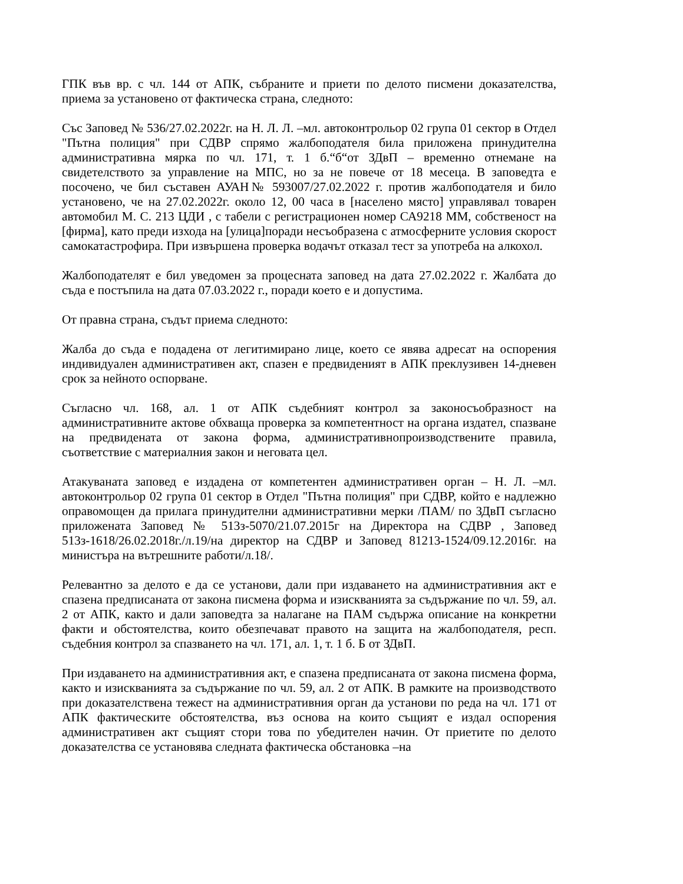ГПК във вр. с чл. 144 от АПК, събраните и приети по делото писмени доказателства, приема за установено от фактическа страна, следното:
Със Заповед № 536/27.02.2022г. на Н. Л. Л. –мл. автоконтрольор 02 група 01 сектор в Отдел "Пътна полиция" при СДВР спрямо жалбоподателя била приложена принудителна административна мярка по чл. 171, т. 1 б.“б“от ЗДвП – временно отнемане на свидетелството за управление на МПС, но за не повече от 18 месеца. В заповедта е посочено, че бил съставен АУАН№ 593007/27.02.2022 г. против жалбоподателя и било установено, че на 27.02.2022г. около 12, 00 часа в [населено място] управлявал товарен автомобил М. С. 213 ЦДИ , с табели с регистрационен номер СА9218 ММ, собственост на [фирма], като преди изхода на [улица]поради несъобразена с атмосферните условия скорост самокатастрофира. При извършена проверка водачът отказал тест за употреба на алкохол.
Жалбоподателят е бил уведомен за процесната заповед на дата 27.02.2022 г. Жалбата до съда е постъпила на дата 07.03.2022 г., поради което е и допустима.
От правна страна, съдът приема следното:
Жалба до съда е подадена от легитимирано лице, което се явява адресат на оспорения индивидуален административен акт, спазен е предвиденият в АПК преклузивен 14-дневен срок за нейното оспорване.
Съгласно чл. 168, ал. 1 от АПК съдебният контрол за законосъобразност на административните актове обхваща проверка за компетентност на органа издател, спазване на предвидената от закона форма, административнопроизводствените правила, съответствие с материалния закон и неговата цел.
Атакуваната заповед е издадена от компетентен административен орган – Н. Л. –мл. автоконтрольор 02 група 01 сектор в Отдел "Пътна полиция" при СДВР, който е надлежно оправомощен да прилага принудителни административни мерки /ПАМ/ по ЗДвП съгласно приложената Заповед № 513з-5070/21.07.2015г на Директора на СДВР , Заповед 513з-1618/26.02.2018г./л.19/на директор на СДВР и Заповед 81213-1524/09.12.2016г. на министъра на вътрешните работи/л.18/.
Релевантно за делото е да се установи, дали при издаването на административния акт е спазена предписаната от закона писмена форма и изискванията за съдържание по чл. 59, ал. 2 от АПК, както и дали заповедта за налагане на ПАМ съдържа описание на конкретни факти и обстоятелства, които обезпечават правото на защита на жалбоподателя, респ. съдебния контрол за спазването на чл. 171, ал. 1, т. 1 б. Б от ЗДвП.
При издаването на административния акт, е спазена предписаната от закона писмена форма, както и изискванията за съдържание по чл. 59, ал. 2 от АПК. В рамките на производството при доказателствена тежест на административния орган да установи по реда на чл. 171 от АПК фактическите обстоятелства, въз основа на които същият е издал оспорения административен акт същият стори това по убедителен начин. От приетите по делото доказателства се установява следната фактическа обстановка –на